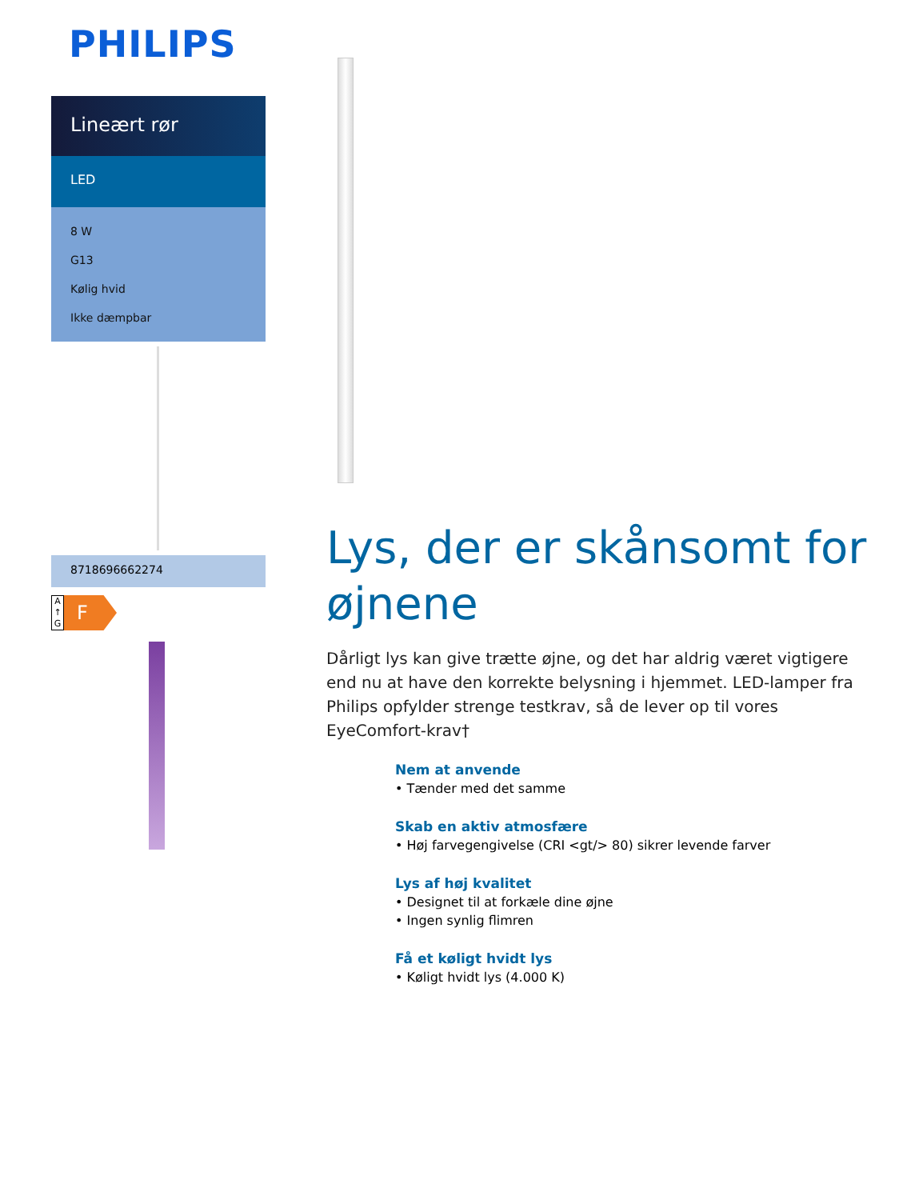PHILIPS
Lineært rør
LED
8 W
G13
Kølig hvid
Ikke dæmpbar
8718696662274
A
↑
G
F
Lys, der er skånsomt for øjnene
Dårligt lys kan give trætte øjne, og det har aldrig været vigtigere end nu at have den korrekte belysning i hjemmet. LED-lamper fra Philips opfylder strenge testkrav, så de lever op til vores EyeComfort-krav†
Nem at anvende
• Tænder med det samme
Skab en aktiv atmosfære
• Høj farvegengivelse (CRI <gt/> 80) sikrer levende farver
Lys af høj kvalitet
• Designet til at forkæle dine øjne
• Ingen synlig flimren
Få et køligt hvidt lys
• Køligt hvidt lys (4.000 K)